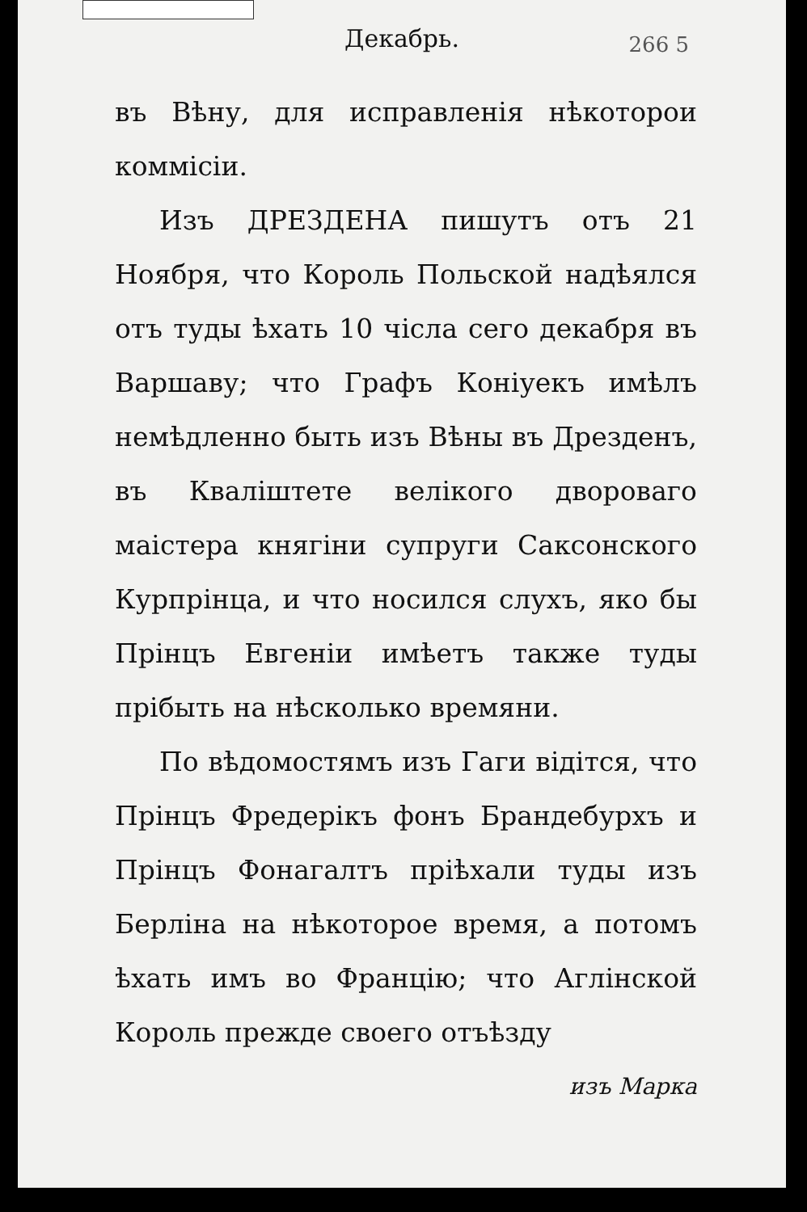Декабрь.
266 5
въ Вѣну, для исправленія нѣкоторои коммісіи.
Изъ ДРЕЗДЕНА пишутъ отъ 21 Ноября, что Король Польской надѣялся отъ туды ѣхать 10 чісла сего декабря въ Варшаву; что Графъ Коніуекъ имѣлъ немѣдленно быть изъ Вѣны въ Дрезденъ, въ Кваліштете велікого двороваго маістера княгіни супруги Саксонского Курпрінца, и что носился слухъ, яко бы Прінцъ Евгеніи имѣетъ также туды прібыть на нѣсколько времяни.
По вѣдомостямъ изъ Гаги відітся, что Прінцъ Фредерікъ фонъ Брандебурхъ и Прінцъ Фонагалтъ пріѣхали туды изъ Берліна на нѣкоторое время, а потомъ ѣхать имъ во Францію; что Аглінской Король прежде своего отъѣзду
изъ Марка